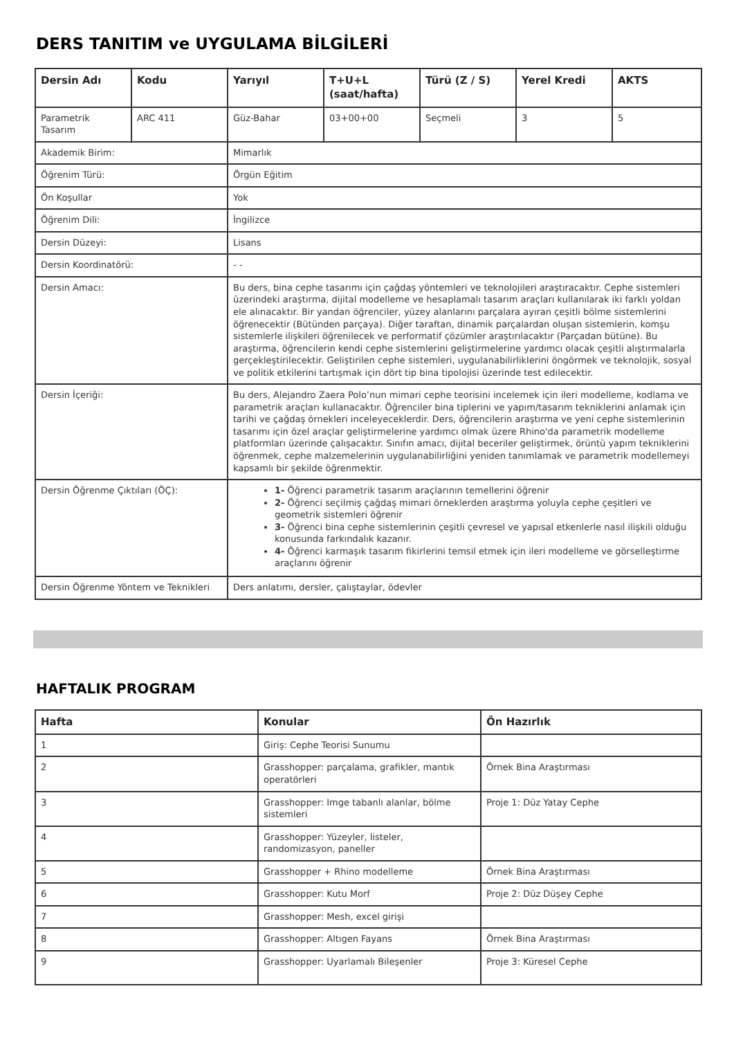DERS TANITIM ve UYGULAMA BİLGİLERİ
| Dersin Adı | Kodu | Yarıyıl | T+U+L (saat/hafta) | Türü (Z / S) | Yerel Kredi | AKTS |
| --- | --- | --- | --- | --- | --- | --- |
| Parametrik Tasarım | ARC 411 | Güz-Bahar | 03+00+00 | Seçmeli | 3 | 5 |
| Akademik Birim: | | Mimarlık | | | | |
| Öğrenim Türü: | | Örgün Eğitim | | | | |
| Ön Koşullar | | Yok | | | | |
| Öğrenim Dili: | | İngilizce | | | | |
| Dersin Düzeyi: | | Lisans | | | | |
| Dersin Koordinatörü: | | - - | | | | |
| Dersin Amacı: | | Bu ders, bina cephe tasarımı için çağdaş yöntemleri ve teknolojileri araştıracaktır. Cephe sistemleri üzerindeki araştırma, dijital modelleme ve hesaplamalı tasarım araçları kullanılarak iki farklı yoldan ele alınacaktır. Bir yandan öğrenciler, yüzey alanlarını parçalara ayıran çeşitli bölme sistemlerini öğrenecektir (Bütünden parçaya). Diğer taraftan, dinamik parçalardan oluşan sistemlerin, komşu sistemlerle ilişkileri öğrenilecek ve performatif çözümler araştırılacaktır (Parçadan bütüne). Bu araştırma, öğrencilerin kendi cephe sistemlerini geliştirmelerine yardımcı olacak çeşitli alıştırmalarla gerçekleştirilecektir. Geliştirilen cephe sistemleri, uygulanabilirliklerini öngörmek ve teknolojik, sosyal ve politik etkilerini tartışmak için dört tip bina tipolojisi üzerinde test edilecektir. | | | | |
| Dersin İçeriği: | | Bu ders, Alejandro Zaera Polo’nun mimari cephe teorisini incelemek için ileri modelleme, kodlama ve parametrik araçları kullanacaktır. Öğrenciler bina tiplerini ve yapım/tasarım tekniklerini anlamak için tarihi ve çağdaş örnekleri inceleyeceklerdir. Ders, öğrencilerin araştırma ve yeni cephe sistemlerinin tasarımı için özel araçlar geliştirmelerine yardımcı olmak üzere Rhino'da parametrik modelleme platformları üzerinde çalışacaktır. Sınıfın amacı, dijital beceriler geliştirmek, örüntü yapım tekniklerini öğrenmek, cephe malzemelerinin uygulanabilirliğini yeniden tanımlamak ve parametrik modellemeyi kapsamlı bir şekilde öğrenmektir. | | | | |
| Dersin Öğrenme Çıktıları (ÖÇ): | | 1- Öğrenci parametrik tasarım araçlarının temellerini öğrenir 2- Öğrenci seçilmiş çağdaş mimari örneklerden araştırma yoluyla cephe çeşitleri ve geometrik sistemleri öğrenir 3- Öğrenci bina cephe sistemlerinin çeşitli çevresel ve yapısal etkenlerle nasıl ilişkili olduğu konusunda farkındalık kazanır. 4- Öğrenci karmaşık tasarım fikirlerini temsil etmek için ileri modelleme ve görselleştirme araçlarını öğrenir | | | | |
| Dersin Öğrenme Yöntem ve Teknikleri | | Ders anlatımı, dersler, çalıştaylar, ödevler | | | | |
HAFTALIK PROGRAM
| Hafta | Konular | Ön Hazırlık |
| --- | --- | --- |
| 1 | Giriş: Cephe Teorisi Sunumu | |
| 2 | Grasshopper: parçalama, grafikler, mantık operatörleri | Örnek Bina Araştırması |
| 3 | Grasshopper: Imge tabanlı alanlar, bölme sistemleri | Proje 1: Düz Yatay Cephe |
| 4 | Grasshopper: Yüzeyler, listeler, randomizasyon, paneller | |
| 5 | Grasshopper + Rhino modelleme | Örnek Bina Araştırması |
| 6 | Grasshopper: Kutu Morf | Proje 2: Düz Düşey Cephe |
| 7 | Grasshopper: Mesh, excel girişi | |
| 8 | Grasshopper: Altıgen Fayans | Örnek Bina Araştırması |
| 9 | Grasshopper: Uyarlamalı Bileşenler | Proje 3: Küresel Cephe |